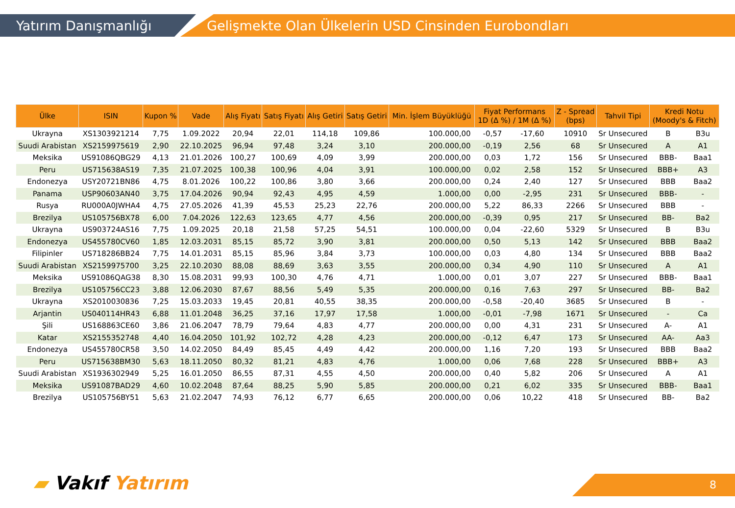Yatırım Danışmanlığı
Gelişmekte Olan Ülkelerin USD Cinsinden Eurobondları
| Ülke | ISIN | Kupon % | Vade | Alış Fiyatı | Satış Fiyatı | Alış Getiri | Satış Getiri | Min. İşlem Büyüklüğü | Fiyat Performans 1D (Δ %) / 1M (Δ %) | | Z - Spread (bps) | Tahvil Tipi | Kredi Notu (Moody's & Fitch) | |
| --- | --- | --- | --- | --- | --- | --- | --- | --- | --- | --- | --- | --- | --- | --- |
| Ukrayna | XS1303921214 | 7,75 | 1.09.2022 | 20,94 | 22,01 | 114,18 | 109,86 | 100.000,00 | -0,57 | -17,60 | 10910 | Sr Unsecured | B | B3u |
| Suudi Arabistan | XS2159975619 | 2,90 | 22.10.2025 | 96,94 | 97,48 | 3,24 | 3,10 | 200.000,00 | -0,19 | 2,56 | 68 | Sr Unsecured | A | A1 |
| Meksika | US91086QBG29 | 4,13 | 21.01.2026 | 100,27 | 100,69 | 4,09 | 3,99 | 200.000,00 | 0,03 | 1,72 | 156 | Sr Unsecured | BBB- | Baa1 |
| Peru | US715638AS19 | 7,35 | 21.07.2025 | 100,38 | 100,96 | 4,04 | 3,91 | 100.000,00 | 0,02 | 2,58 | 152 | Sr Unsecured | BBB+ | A3 |
| Endonezya | USY20721BN86 | 4,75 | 8.01.2026 | 100,22 | 100,86 | 3,80 | 3,66 | 200.000,00 | 0,24 | 2,40 | 127 | Sr Unsecured | BBB | Baa2 |
| Panama | USP90603AN40 | 3,75 | 17.04.2026 | 90,94 | 92,43 | 4,95 | 4,59 | 1.000,00 | 0,00 | -2,95 | 231 | Sr Unsecured | BBB- | - |
| Rusya | RU000A0JWHA4 | 4,75 | 27.05.2026 | 41,39 | 45,53 | 25,23 | 22,76 | 200.000,00 | 5,22 | 86,33 | 2266 | Sr Unsecured | BBB | - |
| Brezilya | US105756BX78 | 6,00 | 7.04.2026 | 122,63 | 123,65 | 4,77 | 4,56 | 200.000,00 | -0,39 | 0,95 | 217 | Sr Unsecured | BB- | Ba2 |
| Ukrayna | US903724AS16 | 7,75 | 1.09.2025 | 20,18 | 21,58 | 57,25 | 54,51 | 100.000,00 | 0,04 | -22,60 | 5329 | Sr Unsecured | B | B3u |
| Endonezya | US455780CV60 | 1,85 | 12.03.2031 | 85,15 | 85,72 | 3,90 | 3,81 | 200.000,00 | 0,50 | 5,13 | 142 | Sr Unsecured | BBB | Baa2 |
| Filipinler | US718286BB24 | 7,75 | 14.01.2031 | 85,15 | 85,96 | 3,84 | 3,73 | 100.000,00 | 0,03 | 4,80 | 134 | Sr Unsecured | BBB | Baa2 |
| Suudi Arabistan | XS2159975700 | 3,25 | 22.10.2030 | 88,08 | 88,69 | 3,63 | 3,55 | 200.000,00 | 0,34 | 4,90 | 110 | Sr Unsecured | A | A1 |
| Meksika | US91086QAG38 | 8,30 | 15.08.2031 | 99,93 | 100,30 | 4,76 | 4,71 | 1.000,00 | 0,01 | 3,07 | 227 | Sr Unsecured | BBB- | Baa1 |
| Brezilya | US105756CC23 | 3,88 | 12.06.2030 | 87,67 | 88,56 | 5,49 | 5,35 | 200.000,00 | 0,16 | 7,63 | 297 | Sr Unsecured | BB- | Ba2 |
| Ukrayna | XS2010030836 | 7,25 | 15.03.2033 | 19,45 | 20,81 | 40,55 | 38,35 | 200.000,00 | -0,58 | -20,40 | 3685 | Sr Unsecured | B | - |
| Arjantin | US040114HR43 | 6,88 | 11.01.2048 | 36,25 | 37,16 | 17,97 | 17,58 | 1.000,00 | -0,01 | -7,98 | 1671 | Sr Unsecured | - | Ca |
| Şili | US168863CE60 | 3,86 | 21.06.2047 | 78,79 | 79,64 | 4,83 | 4,77 | 200.000,00 | 0,00 | 4,31 | 231 | Sr Unsecured | A- | A1 |
| Katar | XS2155352748 | 4,40 | 16.04.2050 | 101,92 | 102,72 | 4,28 | 4,23 | 200.000,00 | -0,12 | 6,47 | 173 | Sr Unsecured | AA- | Aa3 |
| Endonezya | US455780CR58 | 3,50 | 14.02.2050 | 84,49 | 85,45 | 4,49 | 4,42 | 200.000,00 | 1,16 | 7,20 | 193 | Sr Unsecured | BBB | Baa2 |
| Peru | US715638BM30 | 5,63 | 18.11.2050 | 80,32 | 81,21 | 4,83 | 4,76 | 1.000,00 | 0,06 | 7,68 | 228 | Sr Unsecured | BBB+ | A3 |
| Suudi Arabistan | XS1936302949 | 5,25 | 16.01.2050 | 86,55 | 87,31 | 4,55 | 4,50 | 200.000,00 | 0,40 | 5,82 | 206 | Sr Unsecured | A | A1 |
| Meksika | US91087BAD29 | 4,60 | 10.02.2048 | 87,64 | 88,25 | 5,90 | 5,85 | 200.000,00 | 0,21 | 6,02 | 335 | Sr Unsecured | BBB- | Baa1 |
| Brezilya | US105756BY51 | 5,63 | 21.02.2047 | 74,93 | 76,12 | 6,77 | 6,65 | 200.000,00 | 0,06 | 10,22 | 418 | Sr Unsecured | BB- | Ba2 |
▰ Vakıf Yatırım 8